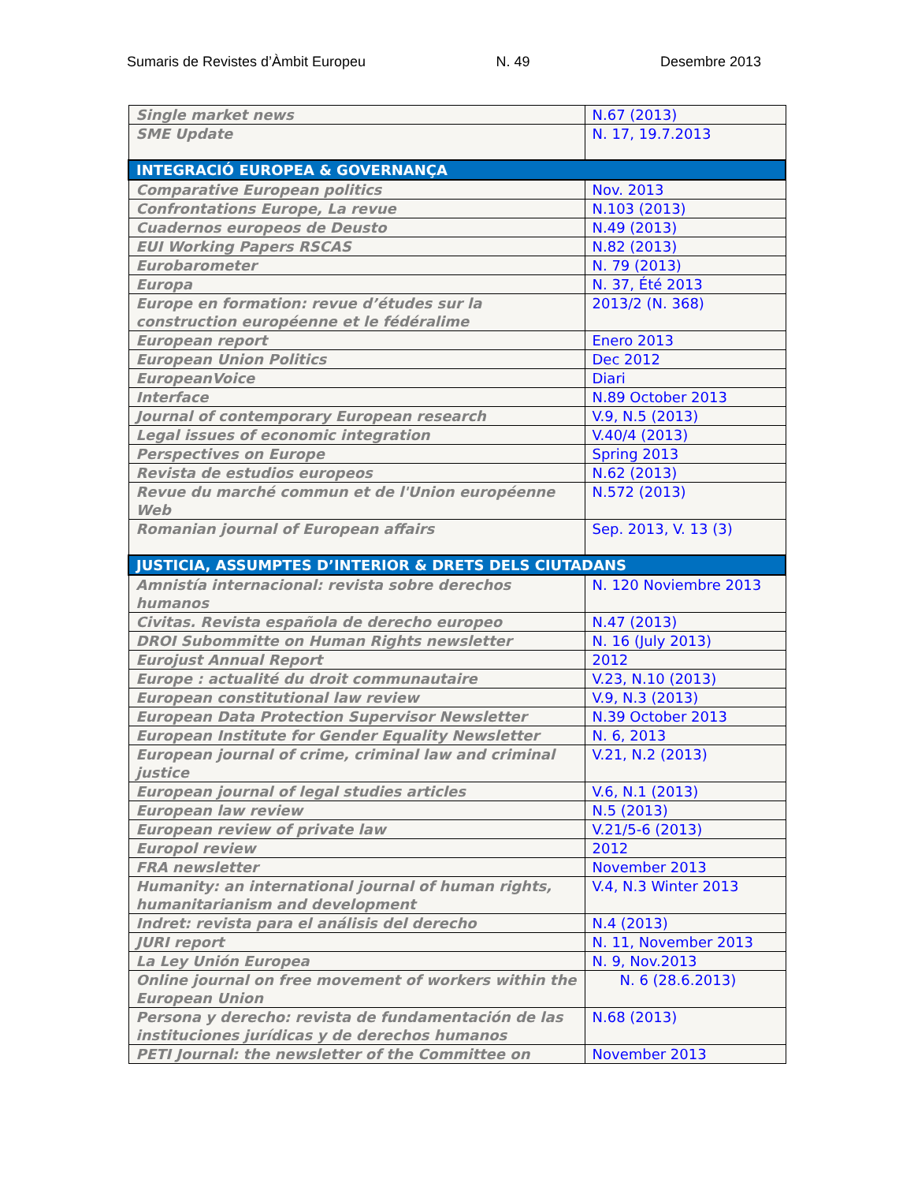Sumaris de Revistes d’Àmbit Europeu N. 49 Desembre 2013
| Single market news | N.67 (2013) |
| SME Update | N. 17, 19.7.2013 |
| INTEGRACIÓ EUROPEA & GOVERNANÇA | |
| Comparative European politics | Nov. 2013 |
| Confrontations Europe, La revue | N.103 (2013) |
| Cuadernos europeos de Deusto | N.49 (2013) |
| EUI Working Papers RSCAS | N.82 (2013) |
| Eurobarometer | N. 79 (2013) |
| Europa | N. 37, Été 2013 |
| Europe en formation: revue d’études sur la construction européenne et le fédéralime | 2013/2 (N. 368) |
| European report | Enero 2013 |
| European Union Politics | Dec 2012 |
| EuropeanVoice | Diari |
| Interface | N.89 October 2013 |
| Journal of contemporary European research | V.9, N.5 (2013) |
| Legal issues of economic integration | V.40/4 (2013) |
| Perspectives on Europe | Spring 2013 |
| Revista de estudios europeos | N.62 (2013) |
| Revue du marché commun et de l'Union européenne Web | N.572 (2013) |
| Romanian journal of European affairs | Sep. 2013, V. 13 (3) |
| JUSTICIA, ASSUMPTES D’INTERIOR & DRETS DELS CIUTADANS | |
| Amnistía internacional: revista sobre derechos humanos | N. 120 Noviembre 2013 |
| Civitas. Revista española de derecho europeo | N.47 (2013) |
| DROI Subommitte on Human Rights newsletter | N. 16 (July 2013) |
| Eurojust Annual Report | 2012 |
| Europe : actualité du droit communautaire | V.23, N.10 (2013) |
| European constitutional law review | V.9, N.3 (2013) |
| European Data Protection Supervisor Newsletter | N.39 October 2013 |
| European Institute for Gender Equality Newsletter | N. 6, 2013 |
| European journal of crime, criminal law and criminal justice | V.21, N.2 (2013) |
| European journal of legal studies articles | V.6, N.1 (2013) |
| European law review | N.5 (2013) |
| European review of private law | V.21/5-6 (2013) |
| Europol review | 2012 |
| FRA newsletter | November 2013 |
| Humanity: an international journal of human rights, humanitarianism and development | V.4, N.3 Winter 2013 |
| Indret: revista para el análisis del derecho | N.4 (2013) |
| JURI report | N. 11, November 2013 |
| La Ley Unión Europea | N. 9, Nov.2013 |
| Online journal on free movement of workers within the European Union | N. 6 (28.6.2013) |
| Persona y derecho: revista de fundamentación de las instituciones jurídicas y de derechos humanos | N.68 (2013) |
| PETI Journal: the newsletter of the Committee on | November 2013 |